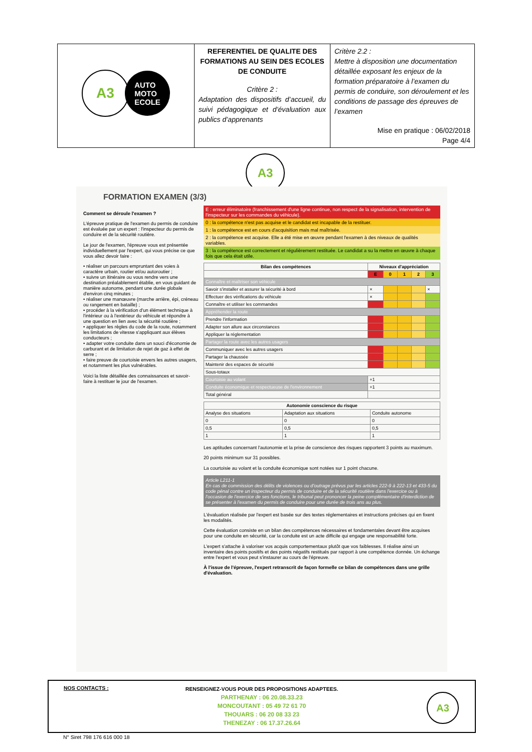| A3 AUTO MOTO ECOLE | REFERENTIEL DE QUALITE DES FORMATIONS AU SEIN DES ECOLES DE CONDUITE Critère 2 : Adaptation des dispositifs d’accueil, du suivi pédagogique et d’évaluation aux publics d’apprenants | Critère 2.2 : Mettre à disposition une documentation détaillée exposant les enjeux de la formation préparatoire à l’examen du permis de conduire, son déroulement et les conditions de passage des épreuves de l’examen Mise en pratique : 06/02/2018 Page 4/4 |
A3
FORMATION EXAMEN (3/3)
Comment se déroule l'examen ?
L'épreuve pratique de l'examen du permis de conduire est évaluée par un expert : l'inspecteur du permis de conduire et de la sécurité routière.
Le jour de l'examen, l'épreuve vous est présentée individuellement par l'expert, qui vous précise ce que vous allez devoir faire :
• réaliser un parcours empruntant des voies à caractère urbain, routier et/ou autoroutier ;
• suivre un itinéraire ou vous rendre vers une destination préalablement établie, en vous guidant de manière autonome, pendant une durée globale d'environ cinq minutes ;
• réaliser une manœuvre (marche arrière, épi, créneau ou rangement en bataille) ;
• procéder à la vérification d'un élément technique à l'intérieur ou à l'extérieur du véhicule et répondre à une question en lien avec la sécurité routière ;
• appliquer les règles du code de la route, notamment les limitations de vitesse s'appliquant aux élèves conducteurs ;
• adapter votre conduite dans un souci d'économie de carburant et de limitation de rejet de gaz à effet de serre ;
• faire preuve de courtoisie envers les autres usagers, et notamment les plus vulnérables.
Voici la liste détaillée des connaissances et savoir-faire à restituer le jour de l'examen.
E : erreur éliminatoire (franchissement d'une ligne continue, non respect de la signalisation, intervention de l'inspecteur sur les commandes du véhicule).
0 : la compétence n'est pas acquise et le candidat est incapable de la restituer.
1 : la compétence est en cours d'acquisition mais mal maîtrisée.
2 : la compétence est acquise. Elle a été mise en œuvre pendant l'examen à des niveaux de qualités variables.
3 : la compétence est correctement et régulièrement restituée. Le candidat a su la mettre en œuvre à chaque fois que cela était utile.
| Bilan des compétences | Niveaux d'appréciation | | | | |
| --- | --- | --- | --- | --- | --- |
| | E | 0 | 1 | 2 | 3 |
| Connaître et maîtriser son véhicule | | | | | |
| Savoir s'installer et assurer la sécurité à bord | × | | | | × |
| Effectuer des vérifications du véhicule | × | | | | |
| Connaître et utiliser les commandes | | | | | |
| Appréhender la route | | | | | |
| Prendre l'information | | | | | |
| Adapter son allure aux circonstances | | | | | |
| Appliquer la réglementation | | | | | |
| Partager la route avec les autres usagers | | | | | |
| Communiquer avec les autres usagers | | | | | |
| Partager la chaussée | | | | | |
| Maintenir des espaces de sécurité | | | | | |
| Sous-totaux | | | | | |
| Courtoisie au volant | +1 | | | | |
| Conduite économique et respectueuse de l'environnement | +1 | | | | |
| Total général | | | | | |
| Autonomie conscience du risque | | |
| --- | --- | --- |
| Analyse des situations | Adaptation aux situations | Conduite autonome |
| 0 | 0 | 0 |
| 0,5 | 0,5 | 0,5 |
| 1 | 1 | 1 |
Les aptitudes concernant l'autonomie et la prise de conscience des risques rapportent 3 points au maximum.
20 points minimum sur 31 possibles.
La courtoisie au volant et la conduite économique sont notées sur 1 point chacune.
Article L211-1
En cas de commission des délits de violences ou d'outrage prévus par les articles 222-9 à 222-13 et 433-5 du code pénal contre un inspecteur du permis de conduire et de la sécurité routière dans l'exercice ou à l'occasion de l'exercice de ses fonctions, le tribunal peut prononcer la peine complémentaire d'interdiction de se présenter à l'examen du permis de conduire pour une durée de trois ans au plus.
L'évaluation réalisée par l'expert est basée sur des textes réglementaires et instructions précises qui en fixent les modalités.
Cette évaluation consiste en un bilan des compétences nécessaires et fondamentales devant être acquises pour une conduite en sécurité, car la conduite est un acte difficile qui engage une responsabilité forte.
L'expert s'attache à valoriser vos acquis comportementaux plutôt que vos faiblesses. Il réalise ainsi un inventaire des points positifs et des points négatifs restitués par rapport à une compétence donnée. Un échange entre l'expert et vous peut s'instaurer au cours de l'épreuve.
À l'issue de l'épreuve, l'expert retranscrit de façon formelle ce bilan de compétences dans une grille d'évaluation.
NOS CONTACTS :
RENSEIGNEZ-VOUS POUR DES PROPOSITIONS ADAPTEES.
PARTHENAY : 06 20.08.33.23
MONCOUTANT : 05 49 72 61 70
THOUARS : 06 20 08 33 23
THENEZAY : 06 17.37.26.64
A3
N° Siret 798 176 616 000 18